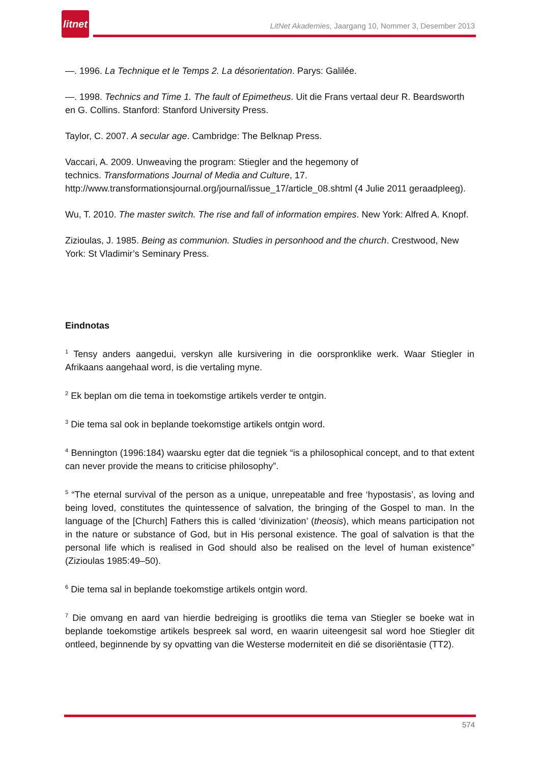litnet
LitNet Akademies, Jaargang 10, Nommer 3, Desember 2013
—. 1996. La Technique et le Temps 2. La désorientation. Parys: Galilée.
—. 1998. Technics and Time 1. The fault of Epimetheus. Uit die Frans vertaal deur R. Beardsworth en G. Collins. Stanford: Stanford University Press.
Taylor, C. 2007. A secular age. Cambridge: The Belknap Press.
Vaccari, A. 2009. Unweaving the program: Stiegler and the hegemony of
technics. Transformations Journal of Media and Culture, 17.
http://www.transformationsjournal.org/journal/issue_17/article_08.shtml (4 Julie 2011 geraadpleeg).
Wu, T. 2010. The master switch. The rise and fall of information empires. New York: Alfred A. Knopf.
Zizioulas, J. 1985. Being as communion. Studies in personhood and the church. Crestwood, New York: St Vladimir’s Seminary Press.
Eindnotas
<sup>1</sup> Tensy anders aangedui, verskyn alle kursivering in die oorspronklike werk. Waar Stiegler in Afrikaans aangehaal word, is die vertaling myne.
<sup>2</sup> Ek beplan om die tema in toekomstige artikels verder te ontgin.
<sup>3</sup> Die tema sal ook in beplande toekomstige artikels ontgin word.
<sup>4</sup> Bennington (1996:184) waarsku egter dat die tegniek “is a philosophical concept, and to that extent can never provide the means to criticise philosophy”.
<sup>5</sup> “The eternal survival of the person as a unique, unrepeatable and free ‘hypostasis’, as loving and being loved, constitutes the quintessence of salvation, the bringing of the Gospel to man. In the language of the [Church] Fathers this is called ‘divinization’ (theosis), which means participation not in the nature or substance of God, but in His personal existence. The goal of salvation is that the personal life which is realised in God should also be realised on the level of human existence” (Zizioulas 1985:49–50).
<sup>6</sup> Die tema sal in beplande toekomstige artikels ontgin word.
<sup>7</sup> Die omvang en aard van hierdie bedreiging is grootliks die tema van Stiegler se boeke wat in beplande toekomstige artikels bespreek sal word, en waarin uiteengesit sal word hoe Stiegler dit ontleed, beginnende by sy opvatting van die Westerse moderniteit en dié se disoriëntasie (TT2).
574